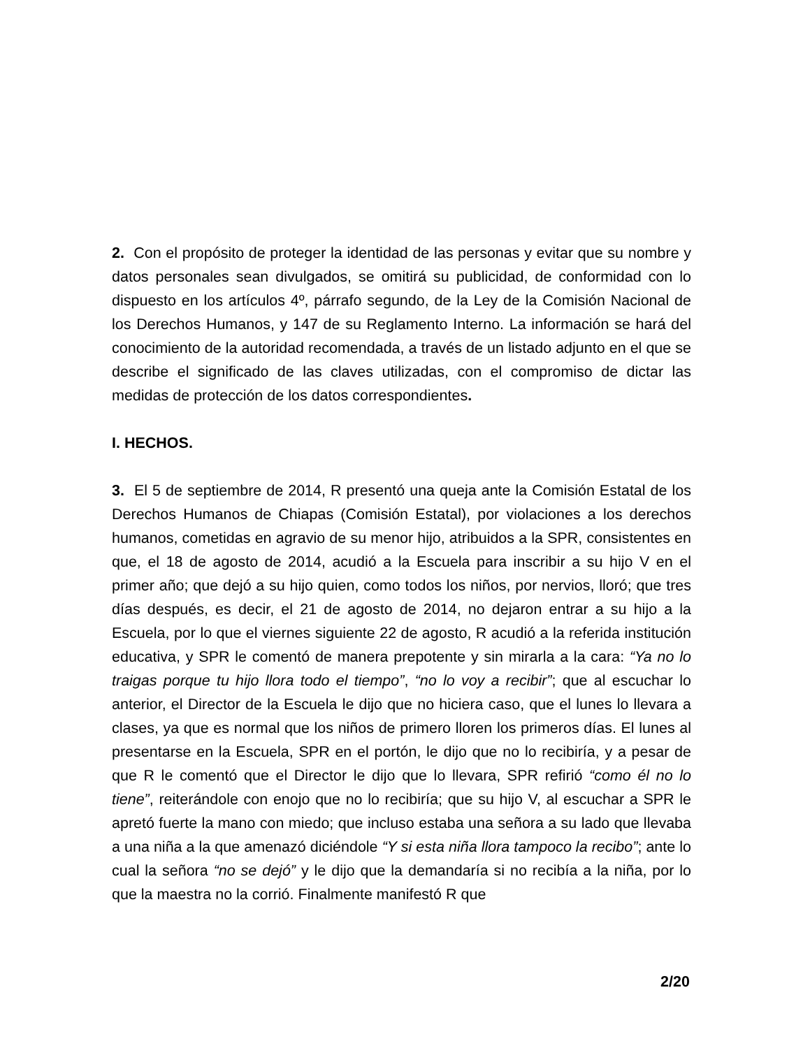2. Con el propósito de proteger la identidad de las personas y evitar que su nombre y datos personales sean divulgados, se omitirá su publicidad, de conformidad con lo dispuesto en los artículos 4º, párrafo segundo, de la Ley de la Comisión Nacional de los Derechos Humanos, y 147 de su Reglamento Interno. La información se hará del conocimiento de la autoridad recomendada, a través de un listado adjunto en el que se describe el significado de las claves utilizadas, con el compromiso de dictar las medidas de protección de los datos correspondientes.
I. HECHOS.
3. El 5 de septiembre de 2014, R presentó una queja ante la Comisión Estatal de los Derechos Humanos de Chiapas (Comisión Estatal), por violaciones a los derechos humanos, cometidas en agravio de su menor hijo, atribuidos a la SPR, consistentes en que, el 18 de agosto de 2014, acudió a la Escuela para inscribir a su hijo V en el primer año; que dejó a su hijo quien, como todos los niños, por nervios, lloró; que tres días después, es decir, el 21 de agosto de 2014, no dejaron entrar a su hijo a la Escuela, por lo que el viernes siguiente 22 de agosto, R acudió a la referida institución educativa, y SPR le comentó de manera prepotente y sin mirarla a la cara: “Ya no lo traigas porque tu hijo llora todo el tiempo”, “no lo voy a recibir”; que al escuchar lo anterior, el Director de la Escuela le dijo que no hiciera caso, que el lunes lo llevara a clases, ya que es normal que los niños de primero lloren los primeros días. El lunes al presentarse en la Escuela, SPR en el portón, le dijo que no lo recibiría, y a pesar de que R le comentó que el Director le dijo que lo llevara, SPR refirió “como él no lo tiene”, reiterándole con enojo que no lo recibiría; que su hijo V, al escuchar a SPR le apretó fuerte la mano con miedo; que incluso estaba una señora a su lado que llevaba a una niña a la que amenazó diciéndole “Y si esta niña llora tampoco la recibo”; ante lo cual la señora “no se dejó” y le dijo que la demandaría si no recibía a la niña, por lo que la maestra no la corrió. Finalmente manifestó R que
2/20